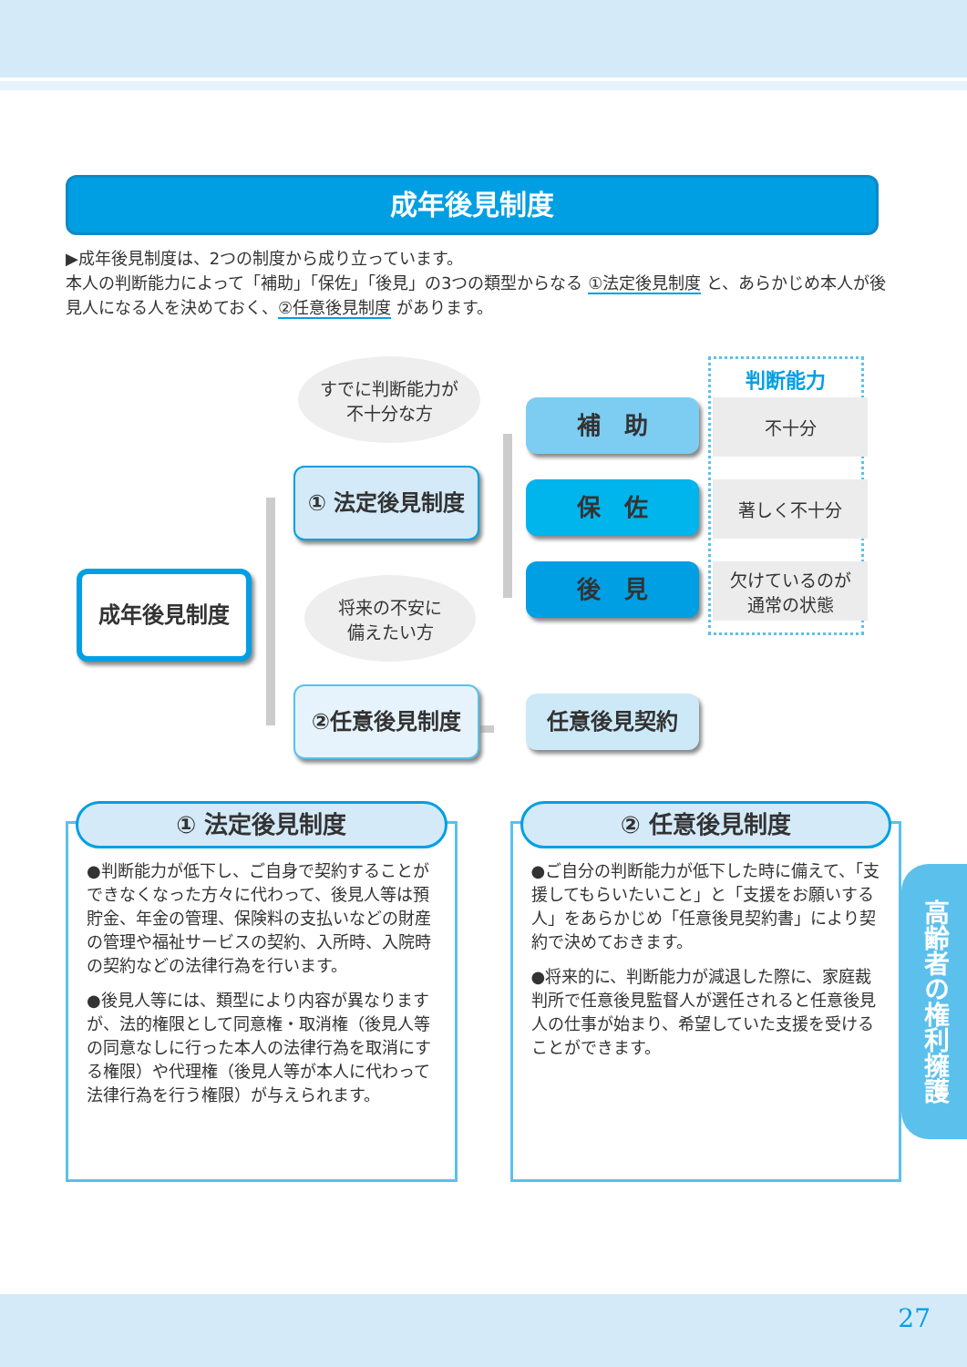成年後見制度
▶成年後見制度は、2つの制度から成り立っています。
本人の判断能力によって「補助」「保佐」「後見」の3つの類型からなる ①法定後見制度 と、あらかじめ本人が後見人になる人を決めておく、②任意後見制度 があります。
すでに判断能力が
不十分な方
将来の不安に
備えたい方
成年後見制度
① 法定後見制度
②任意後見制度
判断能力
補　助
保　佐
後　見
任意後見契約
不十分
著しく不十分
欠けているのが
通常の状態
① 法定後見制度
●判断能力が低下し、ご自身で契約することができなくなった方々に代わって、後見人等は預貯金、年金の管理、保険料の支払いなどの財産の管理や福祉サービスの契約、入所時、入院時の契約などの法律行為を行います。
●後見人等には、類型により内容が異なりますが、法的権限として同意権・取消権（後見人等の同意なしに行った本人の法律行為を取消にする権限）や代理権（後見人等が本人に代わって法律行為を行う権限）が与えられます。
② 任意後見制度
●ご自分の判断能力が低下した時に備えて、「支援してもらいたいこと」と「支援をお願いする人」をあらかじめ「任意後見契約書」により契約で決めておきます。
●将来的に、判断能力が減退した際に、家庭裁判所で任意後見監督人が選任されると任意後見人の仕事が始まり、希望していた支援を受けることができます。
高齢者の権利擁護
27